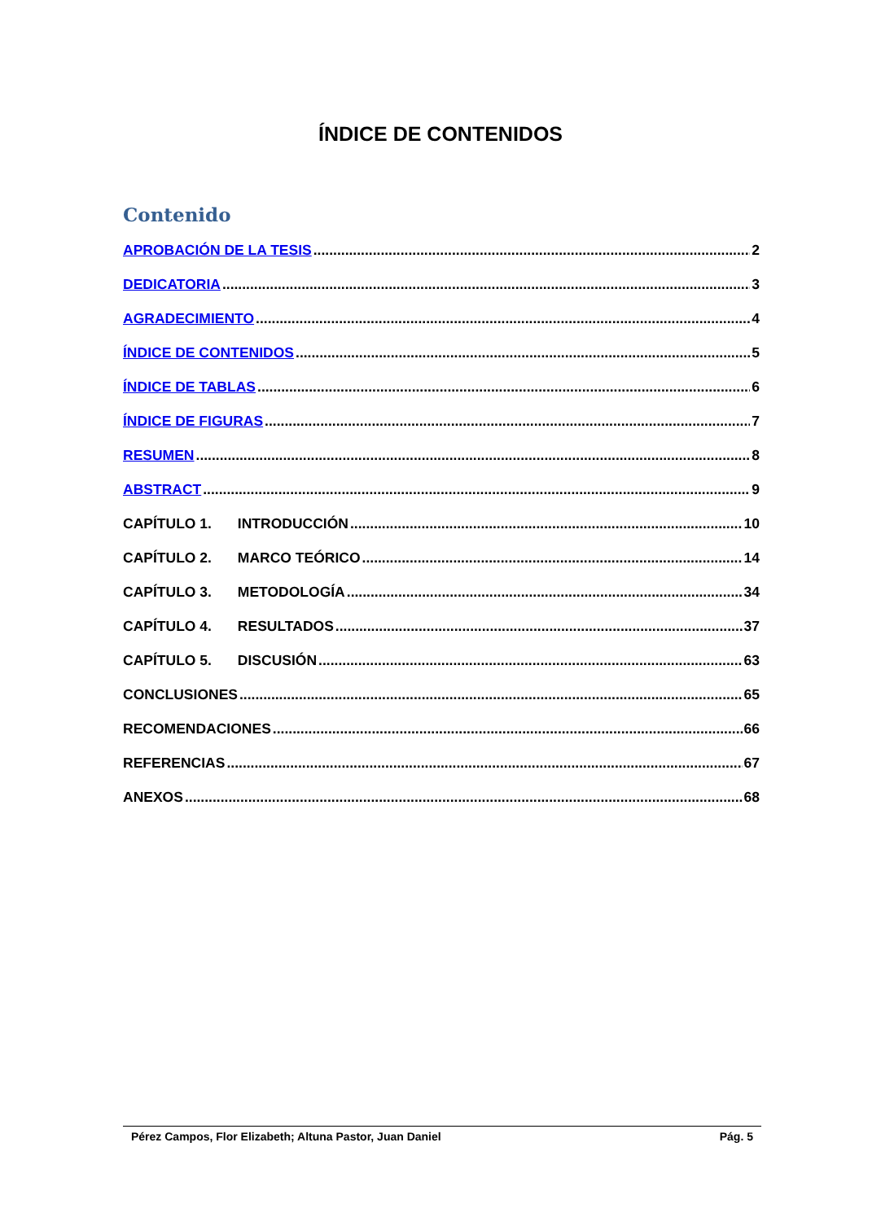ÍNDICE DE CONTENIDOS
Contenido
APROBACIÓN DE LA TESIS 2
DEDICATORIA 3
AGRADECIMIENTO 4
ÍNDICE DE CONTENIDOS 5
ÍNDICE DE TABLAS 6
ÍNDICE DE FIGURAS 7
RESUMEN 8
ABSTRACT 9
CAPÍTULO 1. INTRODUCCIÓN 10
CAPÍTULO 2. MARCO TEÓRICO 14
CAPÍTULO 3. METODOLOGÍA 34
CAPÍTULO 4. RESULTADOS 37
CAPÍTULO 5. DISCUSIÓN 63
CONCLUSIONES 65
RECOMENDACIONES 66
REFERENCIAS 67
ANEXOS 68
Pérez Campos, Flor Elizabeth; Altuna Pastor, Juan Daniel Pág. 5